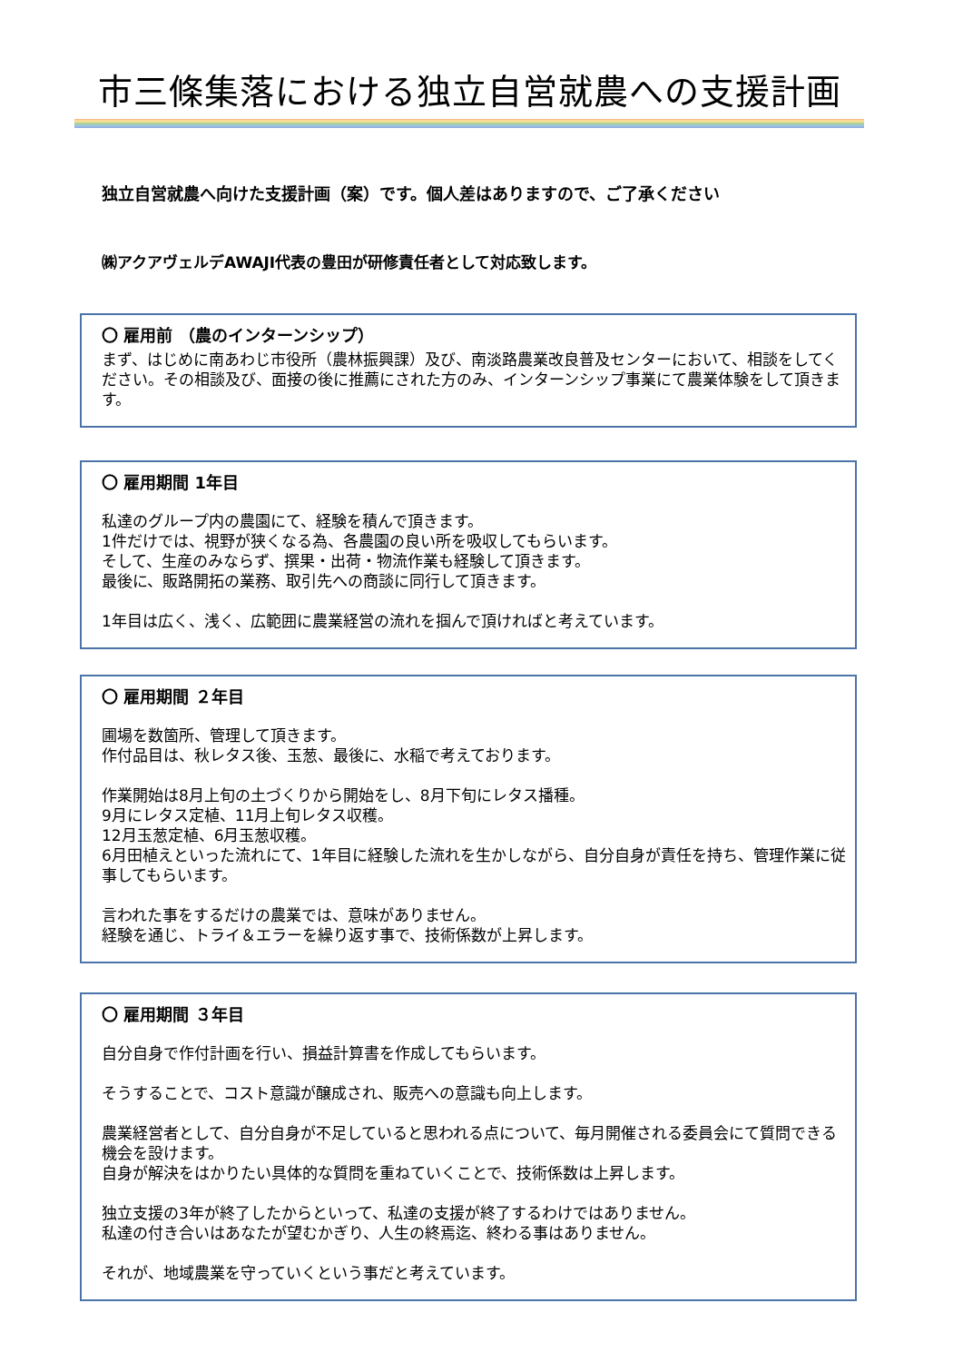市三條集落における独立自営就農への支援計画
独立自営就農へ向けた支援計画（案）です。個人差はありますので、ご了承ください
㈱アクアヴェルデAWAJI代表の豊田が研修責任者として対応致します。
〇 雇用前 （農のインターンシップ）
まず、はじめに南あわじ市役所（農林振興課）及び、南淡路農業改良普及センターにおいて、相談をしてください。その相談及び、面接の後に推薦にされた方のみ、インターンシップ事業にて農業体験をして頂きます。
〇 雇用期間 1年目
私達のグループ内の農園にて、経験を積んで頂きます。
1件だけでは、視野が狭くなる為、各農園の良い所を吸収してもらいます。
そして、生産のみならず、撰果・出荷・物流作業も経験して頂きます。
最後に、販路開拓の業務、取引先への商談に同行して頂きます。
1年目は広く、浅く、広範囲に農業経営の流れを掴んで頂ければと考えています。
〇 雇用期間 ２年目
圃場を数箇所、管理して頂きます。
作付品目は、秋レタス後、玉葱、最後に、水稲で考えております。
作業開始は8月上旬の土づくりから開始をし、8月下旬にレタス播種。
9月にレタス定植、11月上旬レタス収穫。
12月玉葱定植、6月玉葱収穫。
6月田植えといった流れにて、1年目に経験した流れを生かしながら、自分自身が責任を持ち、管理作業に従事してもらいます。
言われた事をするだけの農業では、意味がありません。
経験を通じ、トライ＆エラーを繰り返す事で、技術係数が上昇します。
〇 雇用期間 ３年目
自分自身で作付計画を行い、損益計算書を作成してもらいます。
そうすることで、コスト意識が醸成され、販売への意識も向上します。
農業経営者として、自分自身が不足していると思われる点について、毎月開催される委員会にて質問できる機会を設けます。
自身が解決をはかりたい具体的な質問を重ねていくことで、技術係数は上昇します。
独立支援の3年が終了したからといって、私達の支援が終了するわけではありません。
私達の付き合いはあなたが望むかぎり、人生の終焉迄、終わる事はありません。
それが、地域農業を守っていくという事だと考えています。